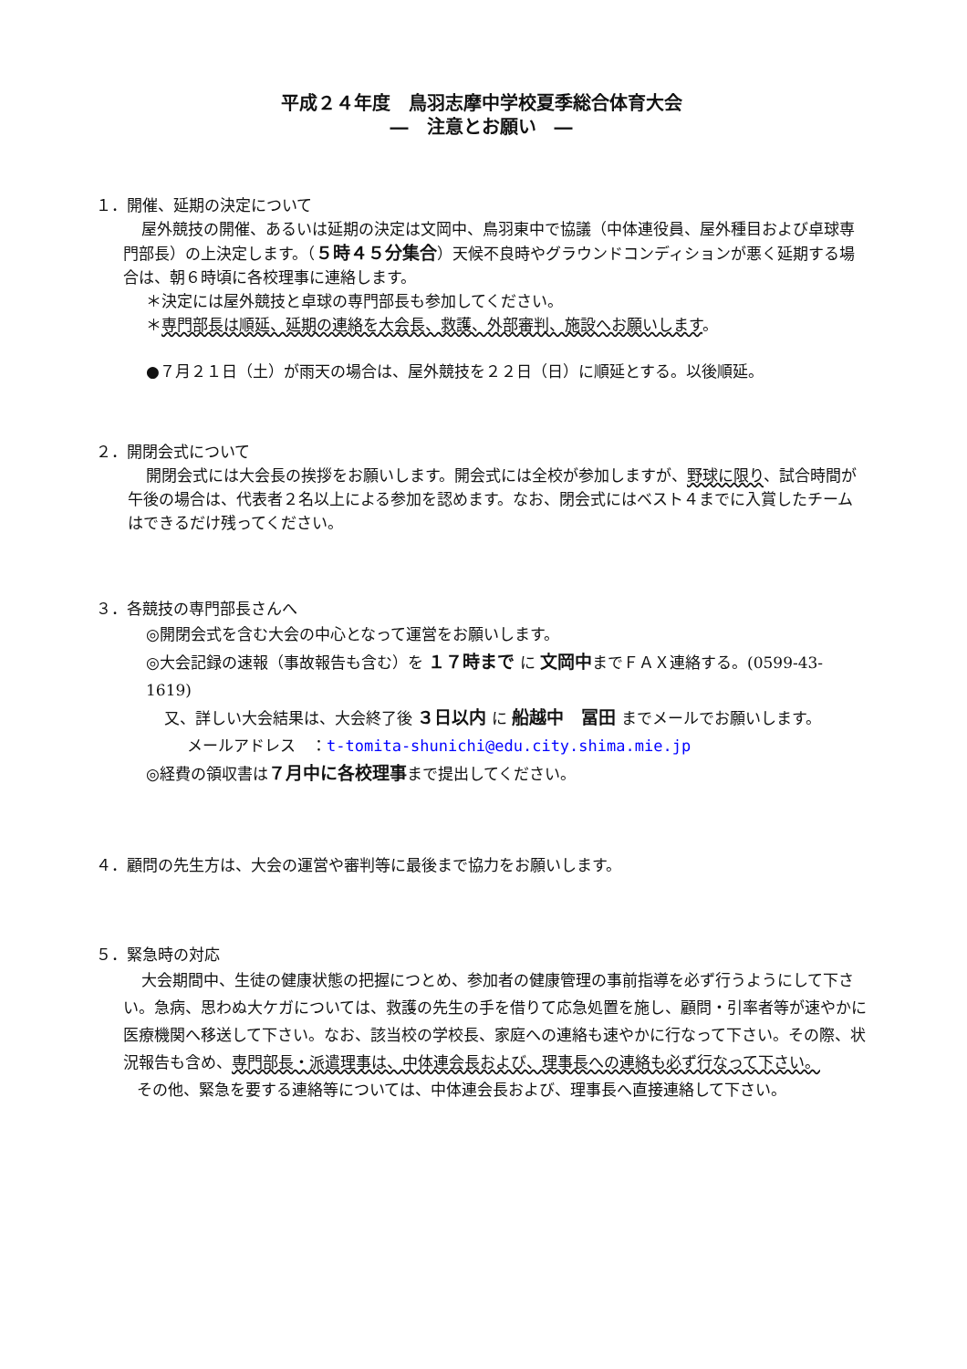平成２４年度　鳥羽志摩中学校夏季総合体育大会
―　注意とお願い　―
１．開催、延期の決定について
屋外競技の開催、あるいは延期の決定は文岡中、鳥羽東中で協議（中体連役員、屋外種目および卓球専門部長）の上決定します。（５時４５分集合）天候不良時やグラウンドコンディションが悪く延期する場合は、朝６時頃に各校理事に連絡します。
＊決定には屋外競技と卓球の専門部長も参加してください。
＊専門部長は順延、延期の連絡を大会長、救護、外部審判、施設へお願いします。
●７月２１日（土）が雨天の場合は、屋外競技を２２日（日）に順延とする。以後順延。
２．開閉会式について
開閉会式には大会長の挨拶をお願いします。開会式には全校が参加しますが、野球に限り、試合時間が午後の場合は、代表者２名以上による参加を認めます。なお、閉会式にはベスト４までに入賞したチームはできるだけ残ってください。
３．各競技の専門部長さんへ
◎開閉会式を含む大会の中心となって運営をお願いします。
◎大会記録の速報（事故報告も含む）を １７時まで に 文岡中までＦＡＸ連絡する。(0599-43-1619)
又、詳しい大会結果は、大会終了後 ３日以内 に 船越中　冨田 までメールでお願いします。
メールアドレス　：t-tomita-shunichi@edu.city.shima.mie.jp
◎経費の領収書は７月中に各校理事まで提出してください。
４．顧問の先生方は、大会の運営や審判等に最後まで協力をお願いします。
５．緊急時の対応
大会期間中、生徒の健康状態の把握につとめ、参加者の健康管理の事前指導を必ず行うようにして下さい。急病、思わぬ大ケガについては、救護の先生の手を借りて応急処置を施し、顧問・引率者等が速やかに医療機関へ移送して下さい。なお、該当校の学校長、家庭への連絡も速やかに行なって下さい。その際、状況報告も含め、専門部長・派遣理事は、中体連会長および、理事長への連絡も必ず行なって下さい。
その他、緊急を要する連絡等については、中体連会長および、理事長へ直接連絡して下さい。